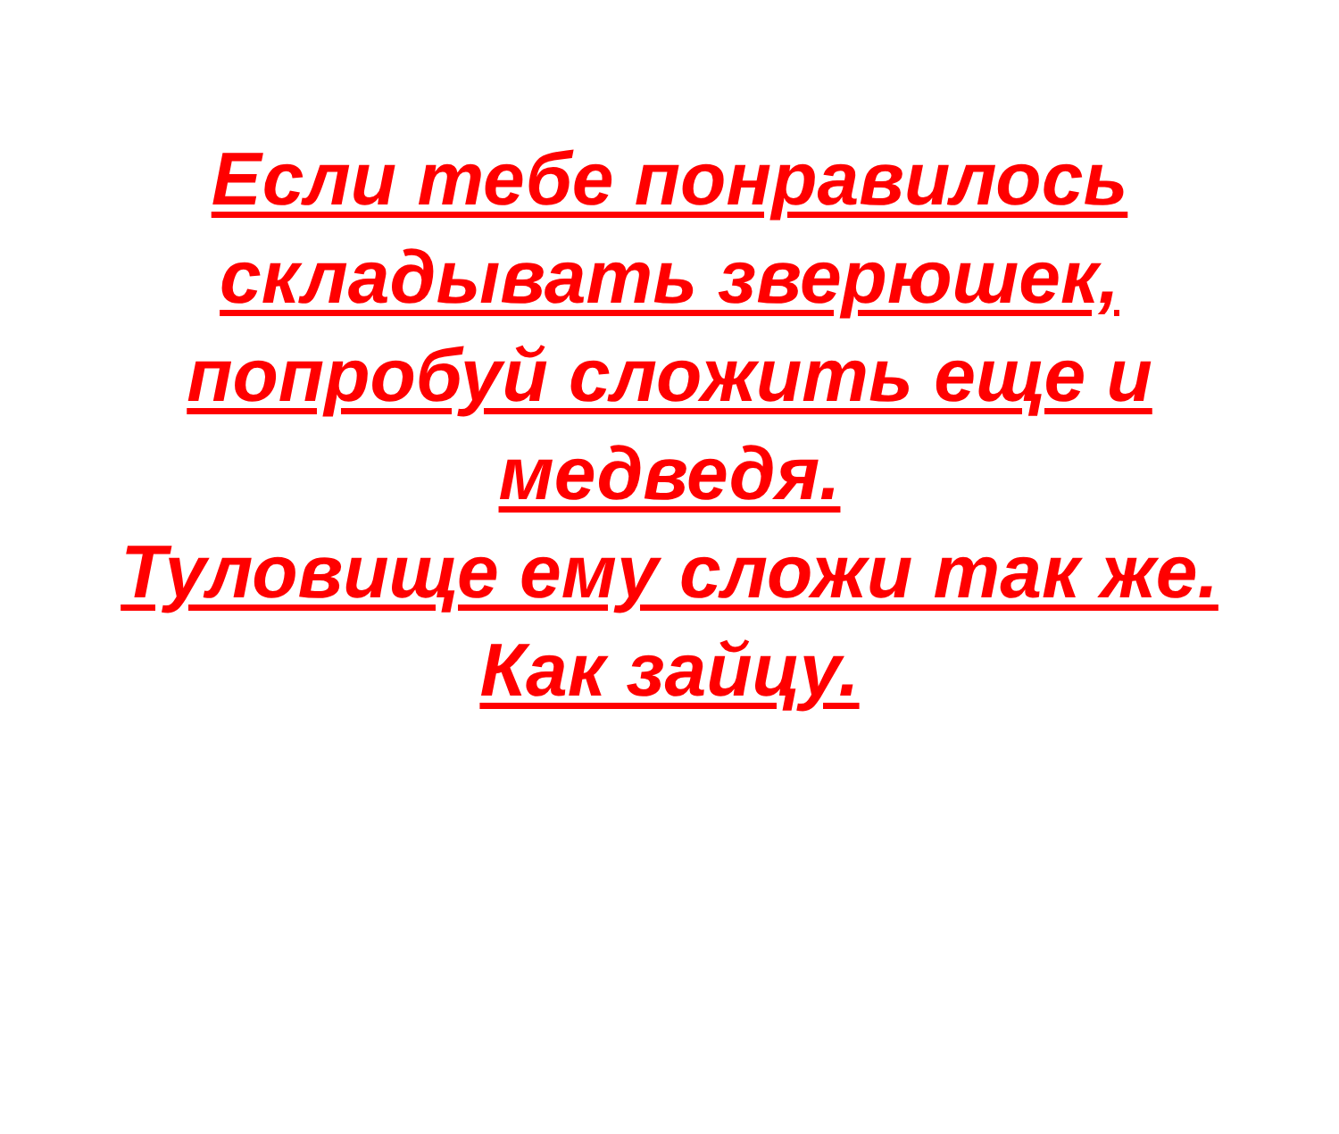Если тебе понравилось
складывать зверюшек,
попробуй сложить еще и
медведя.
Туловище ему сложи так же.
Как зайцу.